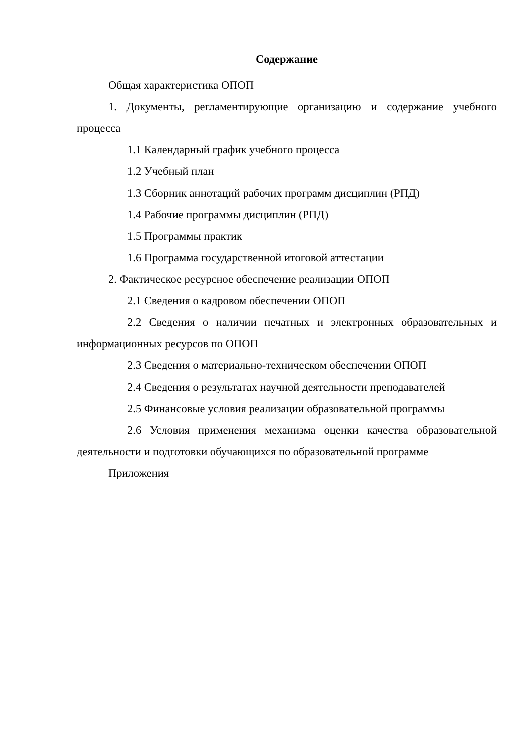Содержание
Общая характеристика ОПОП
1. Документы, регламентирующие организацию и содержание учебного процесса
1.1 Календарный график учебного процесса
1.2 Учебный план
1.3 Сборник аннотаций рабочих программ дисциплин (РПД)
1.4 Рабочие программы дисциплин (РПД)
1.5 Программы практик
1.6 Программа государственной итоговой аттестации
2. Фактическое ресурсное обеспечение реализации ОПОП
2.1 Сведения о кадровом обеспечении ОПОП
2.2 Сведения о наличии печатных и электронных образовательных и информационных ресурсов по ОПОП
2.3 Сведения о материально-техническом обеспечении ОПОП
2.4 Сведения о результатах научной деятельности преподавателей
2.5 Финансовые условия реализации образовательной программы
2.6 Условия применения механизма оценки качества образовательной деятельности и подготовки обучающихся по образовательной программе
Приложения